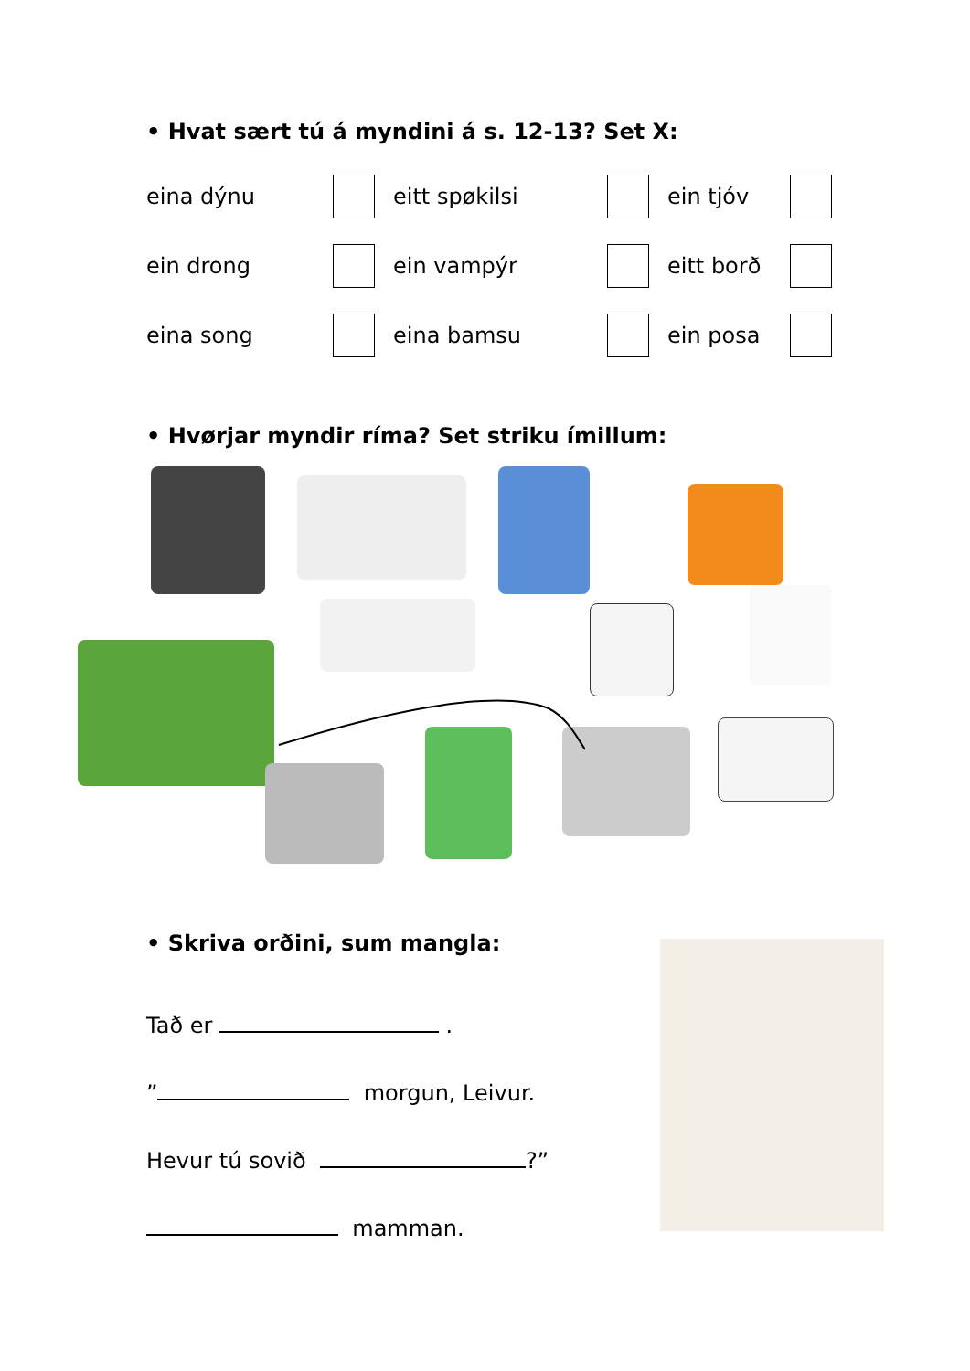• Hvat sært tú á myndini á s. 12-13? Set X:
eina dýnu
eitt spøkilsi
ein tjóv
ein drong
ein vampýr
eitt borð
eina song
eina bamsu
ein posa
• Hvørjar myndir ríma? Set striku ímillum:
• Skriva orðini, sum mangla:
Tað er .
” morgun, Leivur.
Hevur tú sovið ?”
mamman.